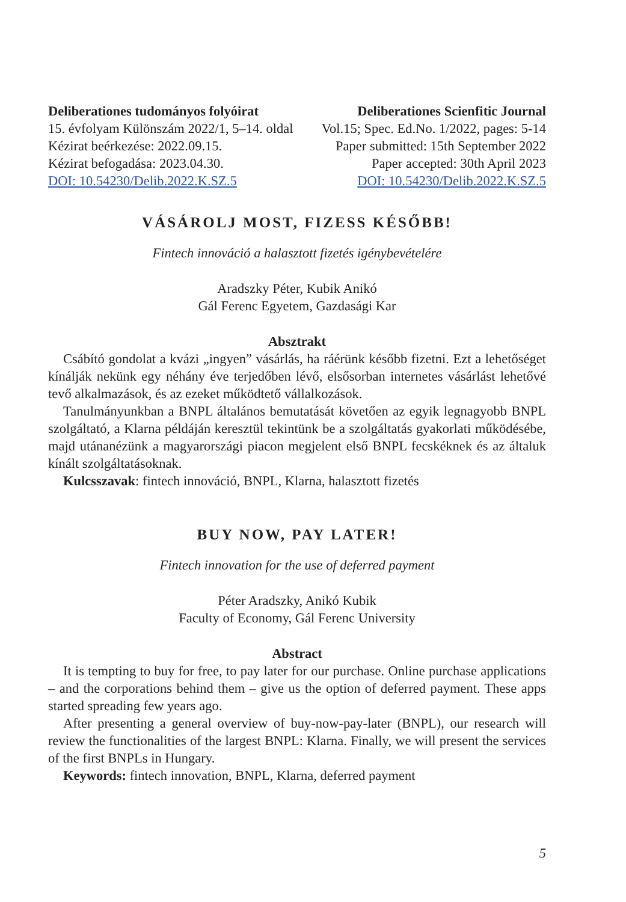Deliberationes tudományos folyóirat
15. évfolyam Különszám 2022/1, 5–14. oldal
Kézirat beérkezése: 2022.09.15.
Kézirat befogadása: 2023.04.30.
DOI: 10.54230/Delib.2022.K.SZ.5
Deliberationes Scienfitic Journal
Vol.15; Spec. Ed.No. 1/2022, pages: 5-14
Paper submitted: 15th September 2022
Paper accepted: 30th April 2023
DOI: 10.54230/Delib.2022.K.SZ.5
VÁSÁROLJ MOST, FIZESS KÉSŐBB!
Fintech innováció a halasztott fizetés igénybevételére
Aradszky Péter, Kubik Anikó
Gál Ferenc Egyetem, Gazdasági Kar
Absztrakt
Csábító gondolat a kvázi „ingyen” vásárlás, ha ráérünk később fizetni. Ezt a lehetőséget kínálják nekünk egy néhány éve terjedőben lévő, elsősorban internetes vásárlást lehetővé tevő alkalmazások, és az ezeket működtető vállalkozások.
Tanulmányunkban a BNPL általános bemutatását követően az egyik legnagyobb BNPL szolgáltató, a Klarna példáján keresztül tekintünk be a szolgáltatás gyakorlati működésébe, majd utánanézünk a magyarországi piacon megjelent első BNPL fecskéknek és az általuk kínált szolgáltatásoknak.
Kulcsszavak: fintech innováció, BNPL, Klarna, halasztott fizetés
BUY NOW, PAY LATER!
Fintech innovation for the use of deferred payment
Péter Aradszky, Anikó Kubik
Faculty of Economy, Gál Ferenc University
Abstract
It is tempting to buy for free, to pay later for our purchase. Online purchase applications – and the corporations behind them – give us the option of deferred payment. These apps started spreading few years ago.
After presenting a general overview of buy-now-pay-later (BNPL), our research will review the functionalities of the largest BNPL: Klarna. Finally, we will present the services of the first BNPLs in Hungary.
Keywords: fintech innovation, BNPL, Klarna, deferred payment
5